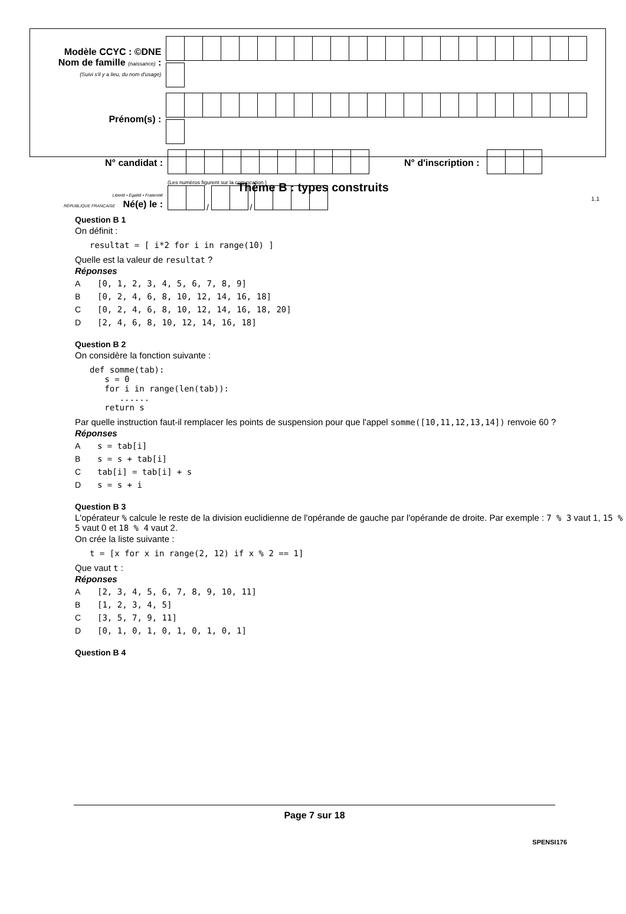Modèle CCYC : ©DNE
Nom de famille (naissance) :
(Suivi s'il y a lieu, du nom d'usage)
Prénom(s) :
N° candidat : N° d'inscription :
(Les numéros figurent sur la convocation.)
Liberté • Égalité • Fraternité
RÉPUBLIQUE FRANÇAISE Né(e) le :
/ /
1.1
Thème B : types construits
Question B 1
On définit :
resultat = [ i*2 for i in range(10) ]
Quelle est la valeur de resultat ?
Réponses
A [0, 1, 2, 3, 4, 5, 6, 7, 8, 9]
B [0, 2, 4, 6, 8, 10, 12, 14, 16, 18]
C [0, 2, 4, 6, 8, 10, 12, 14, 16, 18, 20]
D [2, 4, 6, 8, 10, 12, 14, 16, 18]
Question B 2
On considère la fonction suivante :
def somme(tab):
   s = 0
   for i in range(len(tab)):
      ......
   return s
Par quelle instruction faut-il remplacer les points de suspension pour que l'appel somme([10,11,12,13,14]) renvoie 60 ?
Réponses
As = tab[i]
Bs = s + tab[i]
Ctab[i] = tab[i] + s
Ds = s + i
Question B 3
L'opérateur % calcule le reste de la division euclidienne de l'opérande de gauche par l'opérande de droite. Par exemple : 7 % 3 vaut 1, 15 % 5 vaut 0 et 18 % 4 vaut 2.
On crée la liste suivante :
t = [x for x in range(2, 12) if x % 2 == 1]
Que vaut t :
Réponses
A [2, 3, 4, 5, 6, 7, 8, 9, 10, 11]
B [1, 2, 3, 4, 5]
C [3, 5, 7, 9, 11]
D [0, 1, 0, 1, 0, 1, 0, 1, 0, 1]
Question B 4
Page 7 sur 18
SPENSI176